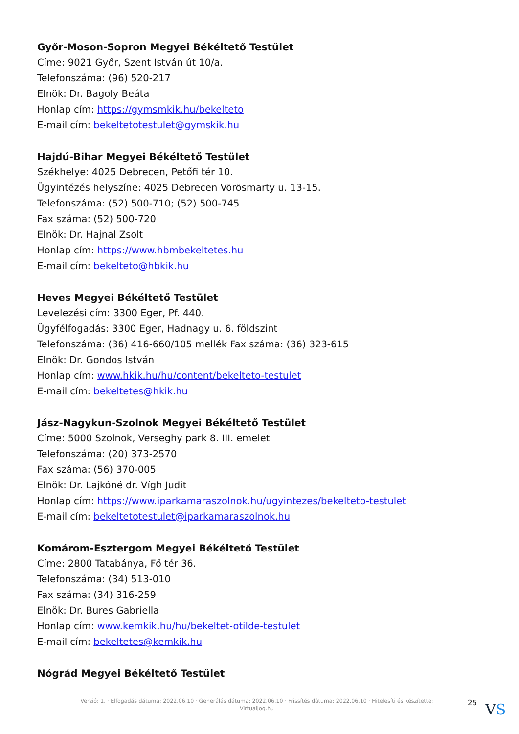Győr-Moson-Sopron Megyei Békéltető Testület
Címe: 9021 Győr, Szent István út 10/a.
Telefonszáma: (96) 520-217
Elnök: Dr. Bagoly Beáta
Honlap cím: https://gymsmkik.hu/bekelteto
E-mail cím: bekeltetotestulet@gymskik.hu
Hajdú-Bihar Megyei Békéltető Testület
Székhelye: 4025 Debrecen, Petőfi tér 10.
Ügyintézés helyszíne: 4025 Debrecen Vörösmarty u. 13-15.
Telefonszáma: (52) 500-710; (52) 500-745
Fax száma: (52) 500-720
Elnök: Dr. Hajnal Zsolt
Honlap cím: https://www.hbmbekeltetes.hu
E-mail cím: bekelteto@hbkik.hu
Heves Megyei Békéltető Testület
Levelezési cím: 3300 Eger, Pf. 440.
Ügyfélfogadás: 3300 Eger, Hadnagy u. 6. földszint
Telefonszáma: (36) 416-660/105 mellék Fax száma: (36) 323-615
Elnök: Dr. Gondos István
Honlap cím: www.hkik.hu/hu/content/bekelteto-testulet
E-mail cím: bekeltetes@hkik.hu
Jász-Nagykun-Szolnok Megyei Békéltető Testület
Címe: 5000 Szolnok, Verseghy park 8. III. emelet
Telefonszáma: (20) 373-2570
Fax száma: (56) 370-005
Elnök: Dr. Lajkóné dr. Vígh Judit
Honlap cím: https://www.iparkamaraszolnok.hu/ugyintezes/bekelteto-testulet
E-mail cím: bekeltetotestulet@iparkamaraszolnok.hu
Komárom-Esztergom Megyei Békéltető Testület
Címe: 2800 Tatabánya, Fő tér 36.
Telefonszáma: (34) 513-010
Fax száma: (34) 316-259
Elnök: Dr. Bures Gabriella
Honlap cím: www.kemkik.hu/hu/bekeltet-otilde-testulet
E-mail cím: bekeltetes@kemkik.hu
Nógrád Megyei Békéltető Testület
Verzió: 1. · Elfogadás dátuma: 2022.06.10 · Generálás dátuma: 2022.06.10 · Frissítés dátuma: 2022.06.10 · Hitelesíti és készítette: Virtualjog.hu
25
VS